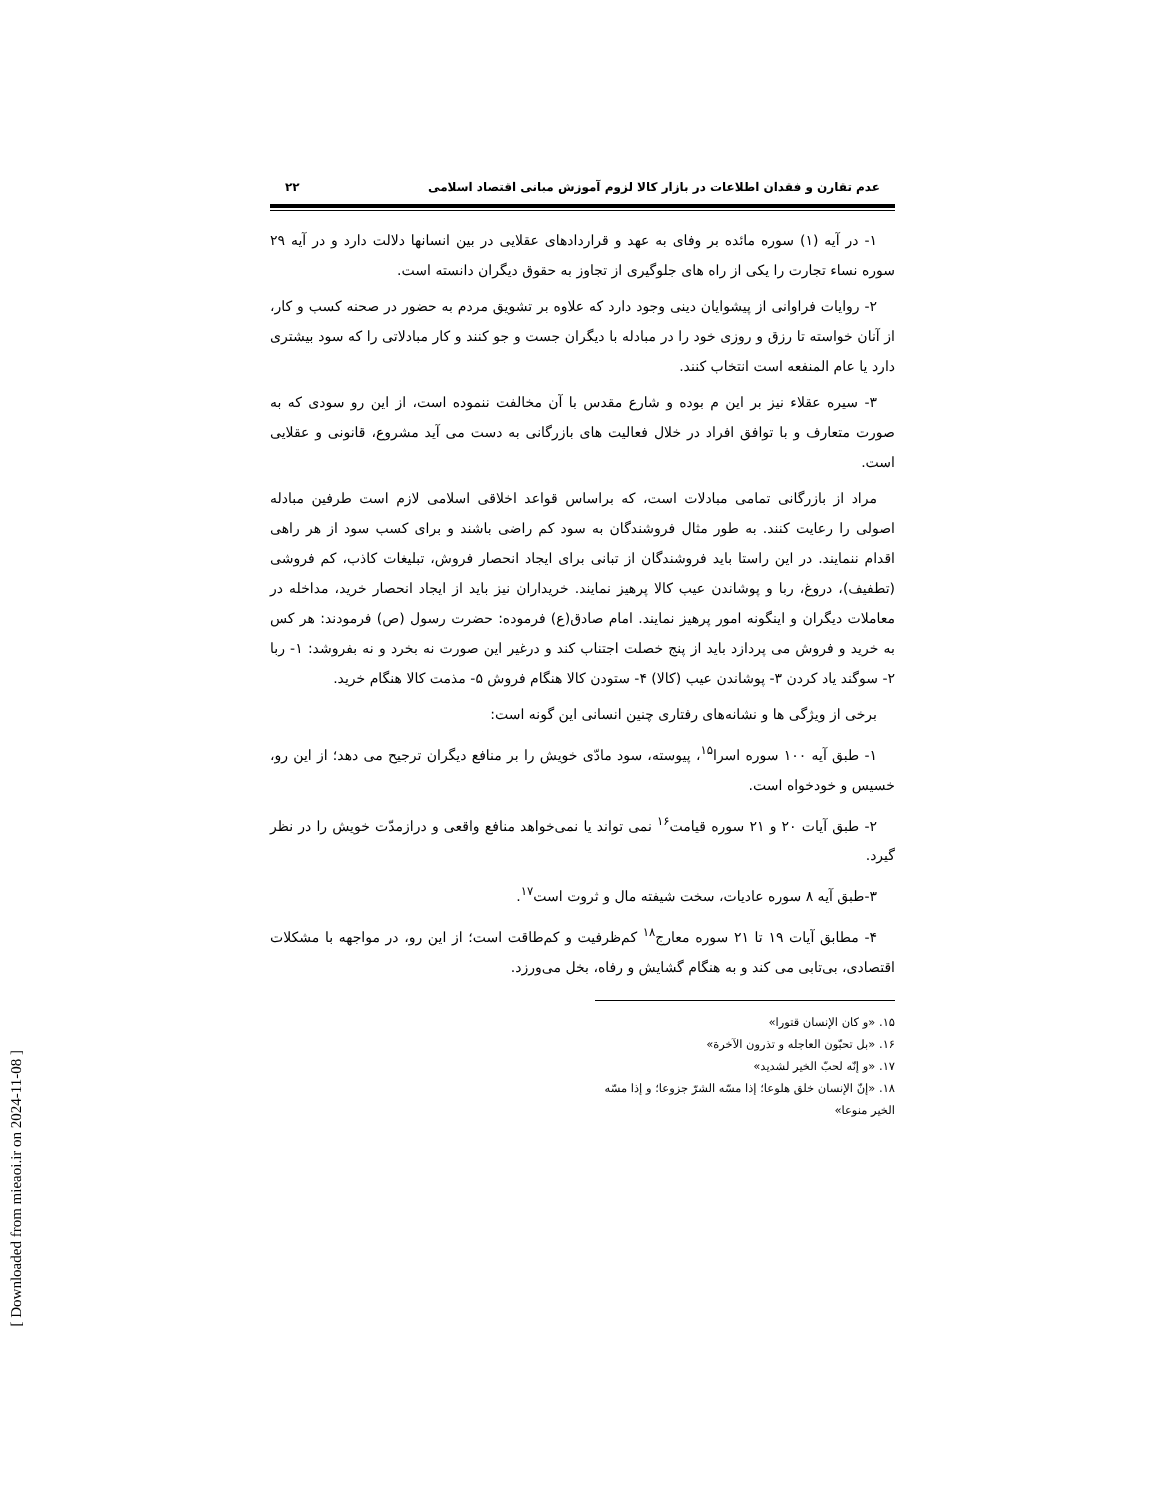[ Downloaded from mieaoi.ir on 2024-11-08 ]
عدم تقارن و فقدان اطلاعات در بازار کالا لزوم آموزش مبانی اقتصاد اسلامی ۲۲
۱- در آیه (۱) سوره مائده بر وفای به عهد و قراردادهای عقلایی در بین انسانها دلالت دارد و در آیه ۲۹ سوره نساء تجارت را یکی از راه های جلوگیری از تجاوز به حقوق دیگران دانسته است.
۲- روایات فراوانی از پیشوایان دینی وجود دارد که علاوه بر تشویق مردم به حضور در صحنه کسب و کار، از آنان خواسته تا رزق و روزی خود را در مبادله با دیگران جست و جو کنند و کار مبادلاتی را که سود بیشتری دارد یا عام المنفعه است انتخاب کنند.
۳- سیره عقلاء نیز بر این م بوده و شارع مقدس با آن مخالفت ننموده است، از این رو سودی که به صورت متعارف و با توافق افراد در خلال فعالیت های بازرگانی به دست می آید مشروع، قانونی و عقلایی است.
مراد از بازرگانی تمامی مبادلات است، که براساس قواعد اخلاقی اسلامی لازم است طرفین مبادله اصولی را رعایت کنند. به طور مثال فروشندگان به سود کم راضی باشند و برای کسب سود از هر راهی اقدام ننمایند. در این راستا باید فروشندگان از تبانی برای ایجاد انحصار فروش، تبلیغات کاذب، کم فروشی (تطفیف)، دروغ، ربا و پوشاندن عیب کالا پرهیز نمایند. خریداران نیز باید از ایجاد انحصار خرید، مداخله در معاملات دیگران و اینگونه امور پرهیز نمایند. امام صادق(ع) فرموده: حضرت رسول (ص) فرمودند: هر کس به خرید و فروش می پردازد باید از پنج خصلت اجتناب کند و درغیر این صورت نه بخرد و نه بفروشد: ۱- ربا ۲- سوگند یاد کردن ۳- پوشاندن عیب (کالا) ۴- ستودن کالا هنگام فروش ۵- مذمت کالا هنگام خرید.
برخی از ویژگی ها و نشانه‌های رفتاری چنین انسانی این گونه است:
۱- طبق آیه ۱۰۰ سوره اسرا<sup>۱۵</sup>، پیوسته، سود مادّی خویش را بر منافع دیگران ترجیح می دهد؛ از این رو، خسیس و خودخواه است.
۲- طبق آیات ۲۰ و ۲۱ سوره قیامت<sup>۱۶</sup> نمی تواند یا نمی‌خواهد منافع واقعی و درازمدّت خویش را در نظر گیرد.
۳-طبق آیه ۸ سوره عادیات، سخت شیفته مال و ثروت است<sup>۱۷</sup>.
۴- مطابق آیات ۱۹ تا ۲۱ سوره معارج<sup>۱۸</sup> کم‌ظرفیت و کم‌طاقت است؛ از این رو، در مواجهه با مشکلات اقتصادی، بی‌تابی می کند و به هنگام گشایش و رفاه، بخل می‌ورزد.
۱۵. «و كان الإنسان قتورا»
۱۶. «بل تحبّون العاجله و تذرون الآخرة»
۱۷. «و إنّه لحبّ الخير لشديد»
۱۸. «إنّ الإنسان خلق هلوعا؛ إذا مسّه الشرّ جزوعا؛ و إذا مسّه الخير منوعا»